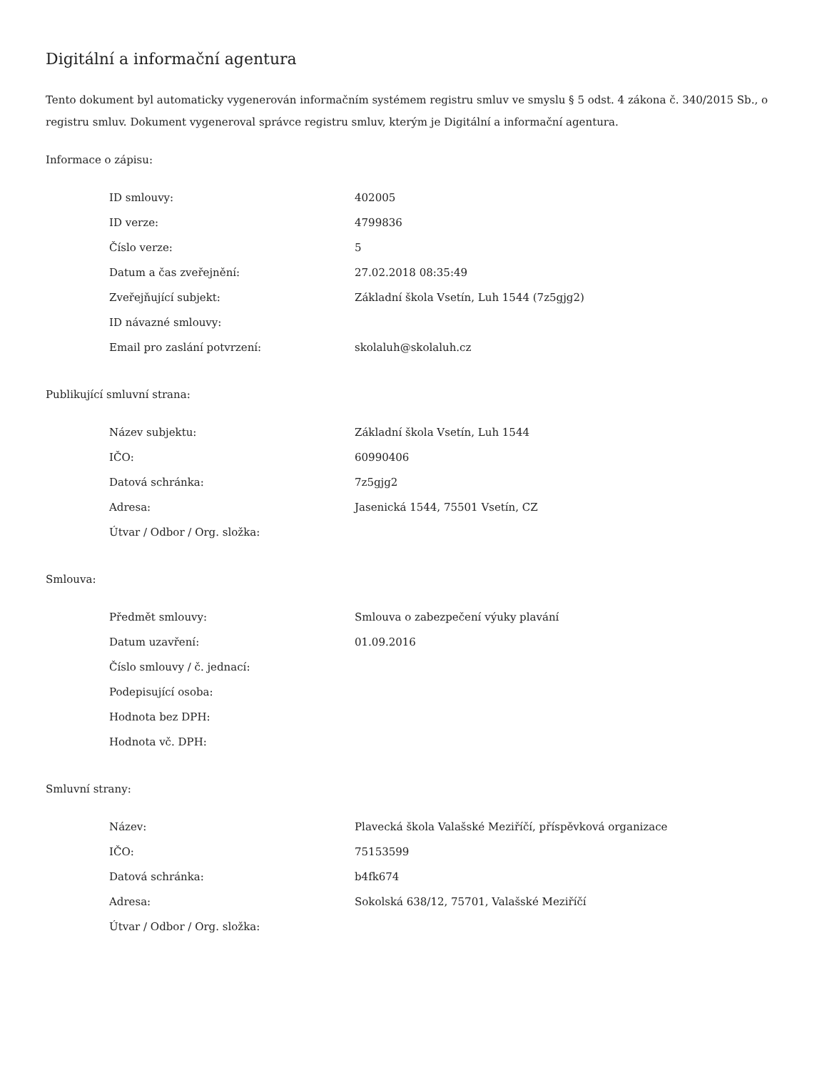Digitální a informační agentura
Tento dokument byl automaticky vygenerován informačním systémem registru smluv ve smyslu § 5 odst. 4 zákona č. 340/2015 Sb., o registru smluv. Dokument vygeneroval správce registru smluv, kterým je Digitální a informační agentura.
Informace o zápisu:
| ID smlouvy: | 402005 |
| ID verze: | 4799836 |
| Číslo verze: | 5 |
| Datum a čas zveřejnění: | 27.02.2018 08:35:49 |
| Zveřejňující subjekt: | Základní škola Vsetín, Luh 1544 (7z5gjg2) |
| ID návazné smlouvy: | |
| Email pro zaslání potvrzení: | skolaluh@skolaluh.cz |
Publikující smluvní strana:
| Název subjektu: | Základní škola Vsetín, Luh 1544 |
| IČO: | 60990406 |
| Datová schránka: | 7z5gjg2 |
| Adresa: | Jasenická 1544, 75501 Vsetín, CZ |
| Útvar / Odbor / Org. složka: | |
Smlouva:
| Předmět smlouvy: | Smlouva o zabezpečení výuky plavání |
| Datum uzavření: | 01.09.2016 |
| Číslo smlouvy / č. jednací: | |
| Podepisující osoba: | |
| Hodnota bez DPH: | |
| Hodnota vč. DPH: | |
Smluvní strany:
| Název: | Plavecká škola Valašské Meziříčí, příspěvková organizace |
| IČO: | 75153599 |
| Datová schránka: | b4fk674 |
| Adresa: | Sokolská 638/12, 75701, Valašské Meziříčí |
| Útvar / Odbor / Org. složka: | |